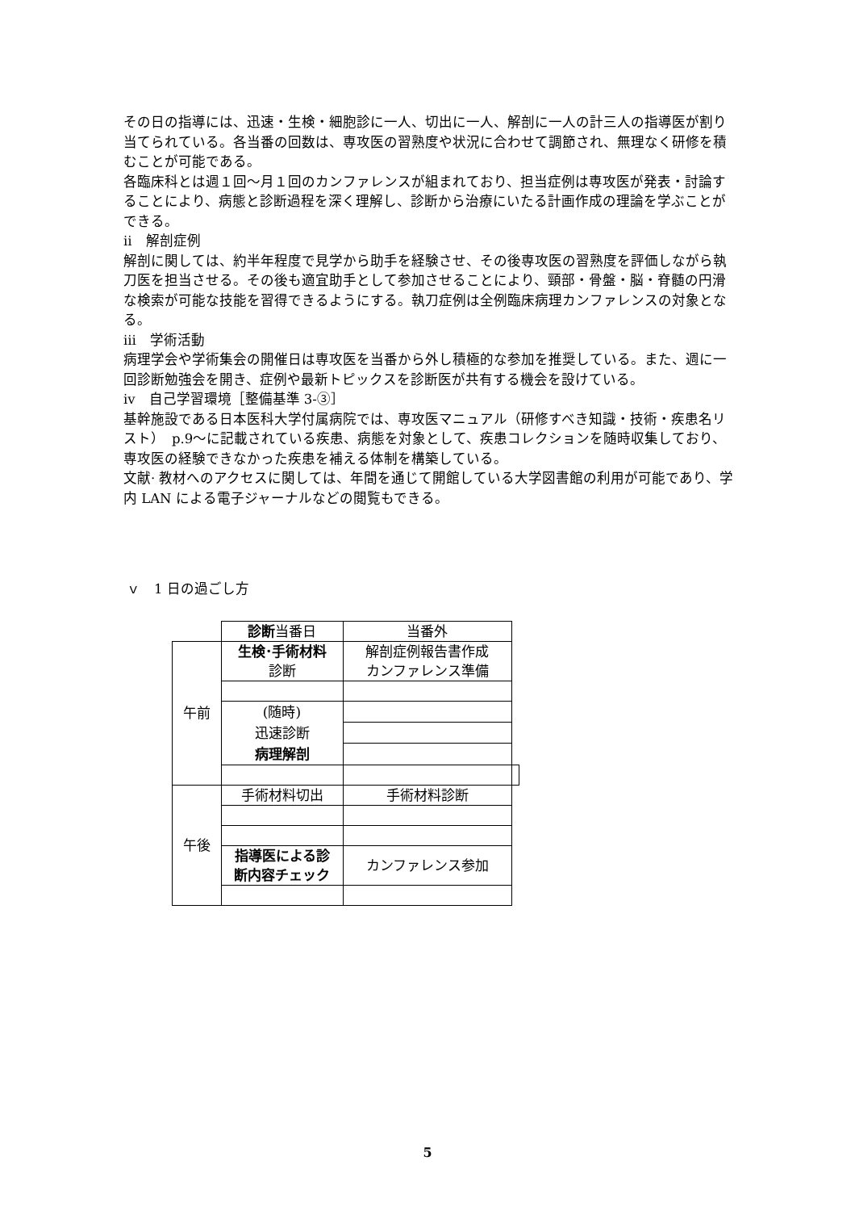その日の指導には、迅速・生検・細胞診に一人、切出に一人、解剖に一人の計三人の指導医が割り当てられている。各当番の回数は、専攻医の習熟度や状況に合わせて調節され、無理なく研修を積むことが可能である。
各臨床科とは週１回〜月１回のカンファレンスが組まれており、担当症例は専攻医が発表・討論することにより、病態と診断過程を深く理解し、診断から治療にいたる計画作成の理論を学ぶことができる。
ⅱ　解剖症例
解剖に関しては、約半年程度で見学から助手を経験させ、その後専攻医の習熟度を評価しながら執刀医を担当させる。その後も適宜助手として参加させることにより、頸部・骨盤・脳・脊髄の円滑な検索が可能な技能を習得できるようにする。執刀症例は全例臨床病理カンファレンスの対象となる。
ⅲ　学術活動
病理学会や学術集会の開催日は専攻医を当番から外し積極的な参加を推奨している。また、週に一回診断勉強会を開き、症例や最新トピックスを診断医が共有する機会を設けている。
ⅳ　自己学習環境［整備基準 3-③］
基幹施設である日本医科大学付属病院では、専攻医マニュアル（研修すべき知識・技術・疾患名リスト）　p.9〜に記載されている疾患、病態を対象として、疾患コレクションを随時収集しており、専攻医の経験できなかった疾患を補える体制を構築している。
文献· 教材へのアクセスに関しては、年間を通じて開館している大学図書館の利用が可能であり、学内 LAN による電子ジャーナルなどの閲覧もできる。
ｖ　1 日の過ごし方
| | 診断 当番日 | 当番外 | |
| 午前 | 生検･手術材料 診断 | 解剖症例報告書作成 カンファレンス準備 | |
| | (随時) 迅速診断 病理解剖 | | |
| 午後 | 手術材料切出 | 手術材料診断 | |
| | 指導医による診 断内容チェック | カンファレンス参加 | |
5